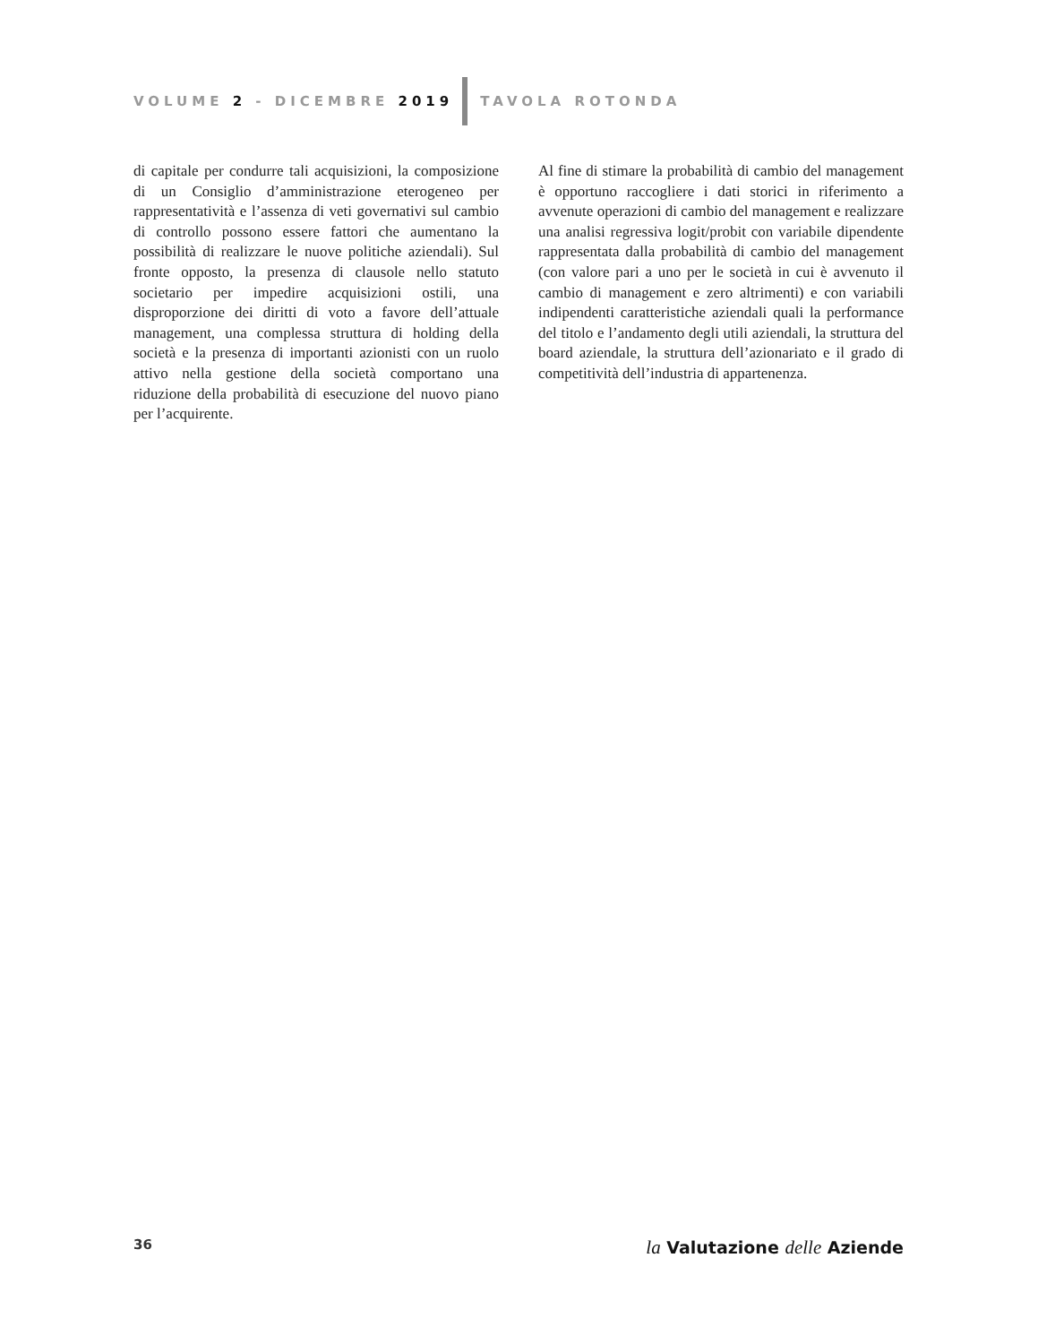VOLUME 2 - DICEMBRE 2019 TAVOLA ROTONDA
di capitale per condurre tali acquisizioni, la composizione di un Consiglio d’amministrazione eterogeneo per rappresentatività e l’assenza di veti governativi sul cambio di controllo possono essere fattori che aumentano la possibilità di realizzare le nuove politiche aziendali). Sul fronte opposto, la presenza di clausole nello statuto societario per impedire acquisizioni ostili, una disproporzione dei diritti di voto a favore dell’attuale management, una complessa struttura di holding della società e la presenza di importanti azionisti con un ruolo attivo nella gestione della società comportano una riduzione della probabilità di esecuzione del nuovo piano per l’acquirente.
Al fine di stimare la probabilità di cambio del management è opportuno raccogliere i dati storici in riferimento a avvenute operazioni di cambio del management e realizzare una analisi regressiva logit/probit con variabile dipendente rappresentata dalla probabilità di cambio del management (con valore pari a uno per le società in cui è avvenuto il cambio di management e zero altrimenti) e con variabili indipendenti caratteristiche aziendali quali la performance del titolo e l’andamento degli utili aziendali, la struttura del board aziendale, la struttura dell’azionariato e il grado di competitività dell’industria di appartenenza.
36 la Valutazione delle Aziende